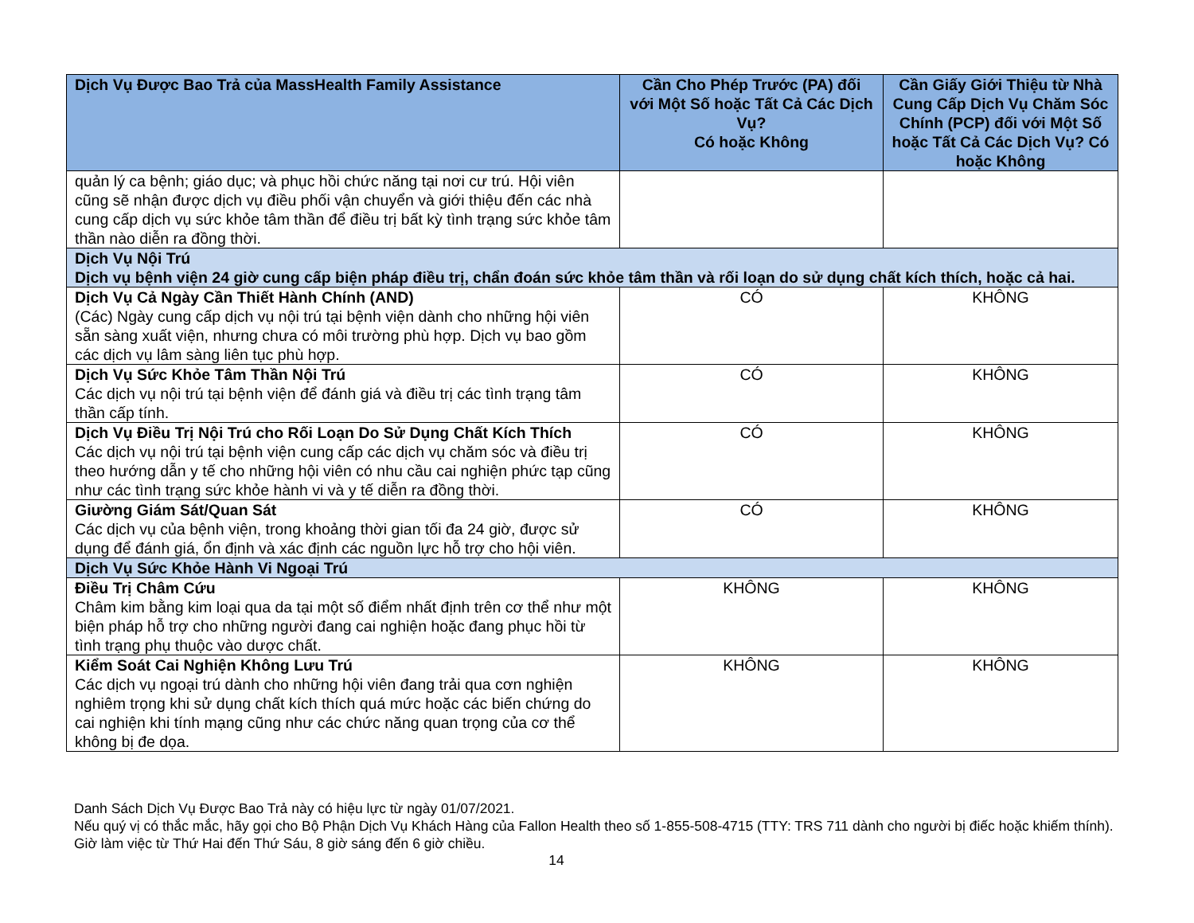| Dịch Vụ Được Bao Trả của MassHealth Family Assistance | Cần Cho Phép Trước (PA) đối với Một Số hoặc Tất Cả Các Dịch Vụ? Có hoặc Không | Cần Giấy Giới Thiệu từ Nhà Cung Cấp Dịch Vụ Chăm Sóc Chính (PCP) đối với Một Số hoặc Tất Cả Các Dịch Vụ? Có hoặc Không |
| --- | --- | --- |
| quản lý ca bệnh; giáo dục; và phục hồi chức năng tại nơi cư trú. Hội viên cũng sẽ nhận được dịch vụ điều phối vận chuyển và giới thiệu đến các nhà cung cấp dịch vụ sức khỏe tâm thần để điều trị bất kỳ tình trạng sức khỏe tâm thần nào diễn ra đồng thời. | | |
| Dịch Vụ Nội Trú Dịch vụ bệnh viện 24 giờ cung cấp biện pháp điều trị, chẩn đoán sức khỏe tâm thần và rối loạn do sử dụng chất kích thích, hoặc cả hai. | | |
| Dịch Vụ Cả Ngày Cần Thiết Hành Chính (AND) (Các) Ngày cung cấp dịch vụ nội trú tại bệnh viện dành cho những hội viên sẵn sàng xuất viện, nhưng chưa có môi trường phù hợp. Dịch vụ bao gồm các dịch vụ lâm sàng liên tục phù hợp. | CÓ | KHÔNG |
| Dịch Vụ Sức Khỏe Tâm Thần Nội Trú Các dịch vụ nội trú tại bệnh viện để đánh giá và điều trị các tình trạng tâm thần cấp tính. | CÓ | KHÔNG |
| Dịch Vụ Điều Trị Nội Trú cho Rối Loạn Do Sử Dụng Chất Kích Thích Các dịch vụ nội trú tại bệnh viện cung cấp các dịch vụ chăm sóc và điều trị theo hướng dẫn y tế cho những hội viên có nhu cầu cai nghiện phức tạp cũng như các tình trạng sức khỏe hành vi và y tế diễn ra đồng thời. | CÓ | KHÔNG |
| Giường Giám Sát/Quan Sát Các dịch vụ của bệnh viện, trong khoảng thời gian tối đa 24 giờ, được sử dụng để đánh giá, ổn định và xác định các nguồn lực hỗ trợ cho hội viên. | CÓ | KHÔNG |
| Dịch Vụ Sức Khỏe Hành Vi Ngoại Trú | | |
| Điều Trị Châm Cứu Châm kim bằng kim loại qua da tại một số điểm nhất định trên cơ thể như một biện pháp hỗ trợ cho những người đang cai nghiện hoặc đang phục hồi từ tình trạng phụ thuộc vào dược chất. | KHÔNG | KHÔNG |
| Kiểm Soát Cai Nghiện Không Lưu Trú Các dịch vụ ngoại trú dành cho những hội viên đang trải qua cơn nghiện nghiêm trọng khi sử dụng chất kích thích quá mức hoặc các biến chứng do cai nghiện khi tính mạng cũng như các chức năng quan trọng của cơ thể không bị đe dọa. | KHÔNG | KHÔNG |
Danh Sách Dịch Vụ Được Bao Trả này có hiệu lực từ ngày 01/07/2021.
Nếu quý vị có thắc mắc, hãy gọi cho Bộ Phận Dịch Vụ Khách Hàng của Fallon Health theo số 1-855-508-4715 (TTY: TRS 711 dành cho người bị điếc hoặc khiếm thính). Giờ làm việc từ Thứ Hai đến Thứ Sáu, 8 giờ sáng đến 6 giờ chiều.
14